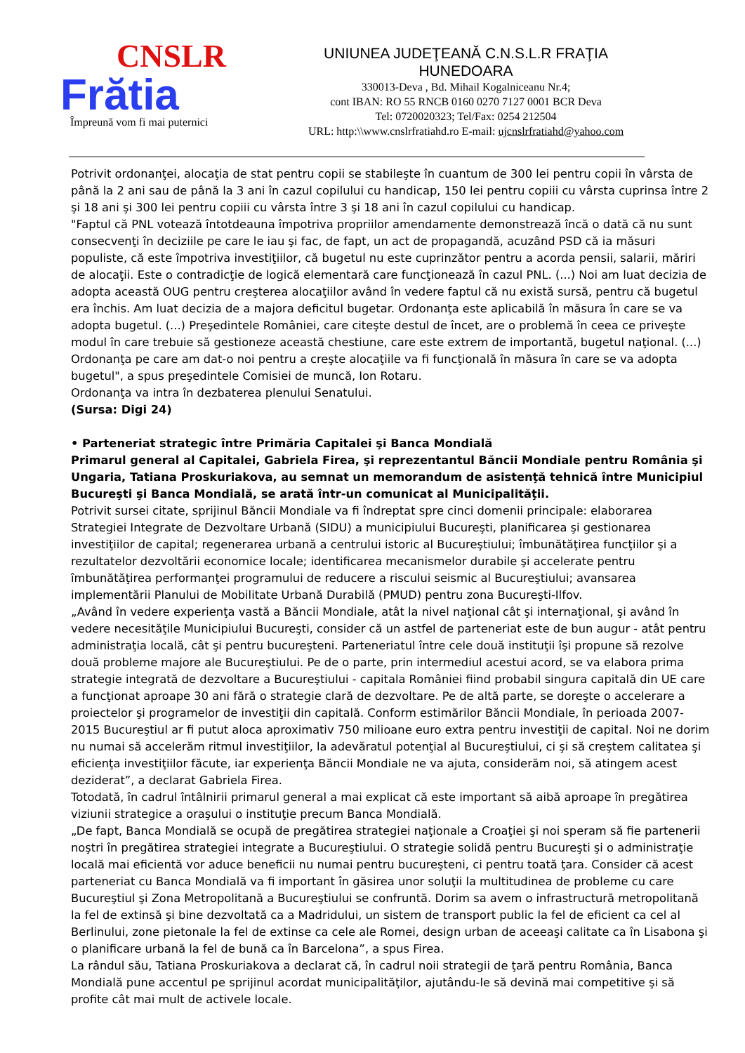CNSLR
Frătia
Împreună vom fi mai puternici
UNIUNEA JUDEŢEANĂ C.N.S.L.R FRAŢIA
HUNEDOARA
330013-Deva , Bd. Mihail Kogalniceanu Nr.4;
cont IBAN: RO 55 RNCB 0160 0270 7127 0001 BCR Deva
Tel: 0720020323; Tel/Fax: 0254 212504
URL: http:\\www.cnslrfratiahd.ro E-mail: ujcnslrfratiahd@yahoo.com
Potrivit ordonanţei, alocaţia de stat pentru copii se stabileşte în cuantum de 300 lei pentru copii în vârsta de până la 2 ani sau de până la 3 ani în cazul copilului cu handicap, 150 lei pentru copiii cu vârsta cuprinsa între 2 şi 18 ani şi 300 lei pentru copiii cu vârsta între 3 şi 18 ani în cazul copilului cu handicap.
"Faptul că PNL votează întotdeauna împotriva propriilor amendamente demonstrează încă o dată că nu sunt consecvenţi în deciziile pe care le iau şi fac, de fapt, un act de propagandă, acuzând PSD că ia măsuri populiste, că este împotriva investiţiilor, că bugetul nu este cuprinzător pentru a acorda pensii, salarii, măriri de alocaţii. Este o contradicţie de logică elementară care funcţionează în cazul PNL. (...) Noi am luat decizia de adopta această OUG pentru creşterea alocaţiilor având în vedere faptul că nu există sursă, pentru că bugetul era închis. Am luat decizia de a majora deficitul bugetar. Ordonanţa este aplicabilă în măsura în care se va adopta bugetul. (...) Preşedintele României, care citeşte destul de încet, are o problemă în ceea ce priveşte modul în care trebuie să gestioneze această chestiune, care este extrem de importantă, bugetul naţional. (...) Ordonanţa pe care am dat-o noi pentru a creşte alocaţiile va fi funcţională în măsura în care se va adopta bugetul", a spus preşedintele Comisiei de muncă, Ion Rotaru.
Ordonanţa va intra în dezbaterea plenului Senatului.
(Sursa: Digi 24)
• Parteneriat strategic între Primăria Capitalei şi Banca Mondială
Primarul general al Capitalei, Gabriela Firea, şi reprezentantul Băncii Mondiale pentru România şi Ungaria, Tatiana Proskuriakova, au semnat un memorandum de asistenţă tehnică între Municipiul Bucureşti şi Banca Mondială, se arată într-un comunicat al Municipalităţii.
Potrivit sursei citate, sprijinul Băncii Mondiale va fi îndreptat spre cinci domenii principale: elaborarea Strategiei Integrate de Dezvoltare Urbană (SIDU) a municipiului Bucureşti, planificarea şi gestionarea investiţiilor de capital; regenerarea urbană a centrului istoric al Bucureştiului; îmbunătăţirea funcţiilor şi a rezultatelor dezvoltării economice locale; identificarea mecanismelor durabile şi accelerate pentru îmbunătăţirea performanţei programului de reducere a riscului seismic al Bucureştiului; avansarea implementării Planului de Mobilitate Urbană Durabilă (PMUD) pentru zona Bucureşti-Ilfov.
„Având în vedere experienţa vastă a Băncii Mondiale, atât la nivel naţional cât şi internaţional, şi având în vedere necesităţile Municipiului Bucureşti, consider că un astfel de parteneriat este de bun augur - atât pentru administraţia locală, cât şi pentru bucureşteni. Parteneriatul între cele două instituţii îşi propune să rezolve două probleme majore ale Bucureştiului. Pe de o parte, prin intermediul acestui acord, se va elabora prima strategie integrată de dezvoltare a Bucureştiului - capitala României fiind probabil singura capitală din UE care a funcţionat aproape 30 ani fără o strategie clară de dezvoltare. Pe de altă parte, se doreşte o accelerare a proiectelor şi programelor de investiţii din capitală. Conform estimărilor Băncii Mondiale, în perioada 2007-2015 Bucureştiul ar fi putut aloca aproximativ 750 milioane euro extra pentru investiţii de capital. Noi ne dorim nu numai să accelerăm ritmul investiţiilor, la adevăratul potenţial al Bucureştiului, ci şi să creştem calitatea şi eficienţa investiţiilor făcute, iar experienţa Băncii Mondiale ne va ajuta, considerăm noi, să atingem acest deziderat”, a declarat Gabriela Firea.
Totodată, în cadrul întâlnirii primarul general a mai explicat că este important să aibă aproape în pregătirea viziunii strategice a oraşului o instituţie precum Banca Mondială.
„De fapt, Banca Mondială se ocupă de pregătirea strategiei naţionale a Croaţiei şi noi speram să fie partenerii noştri în pregătirea strategiei integrate a Bucureştiului. O strategie solidă pentru Bucureşti şi o administraţie locală mai eficientă vor aduce beneficii nu numai pentru bucureşteni, ci pentru toată ţara. Consider că acest parteneriat cu Banca Mondială va fi important în găsirea unor soluţii la multitudinea de probleme cu care Bucureştiul şi Zona Metropolitană a Bucureştiului se confruntă. Dorim sa avem o infrastructură metropolitană la fel de extinsă şi bine dezvoltată ca a Madridului, un sistem de transport public la fel de eficient ca cel al Berlinului, zone pietonale la fel de extinse ca cele ale Romei, design urban de aceeaşi calitate ca în Lisabona şi o planificare urbană la fel de bună ca în Barcelona”, a spus Firea.
La rândul său, Tatiana Proskuriakova a declarat că, în cadrul noii strategii de ţară pentru România, Banca Mondială pune accentul pe sprijinul acordat municipalităţilor, ajutându-le să devină mai competitive şi să profite cât mai mult de activele locale.